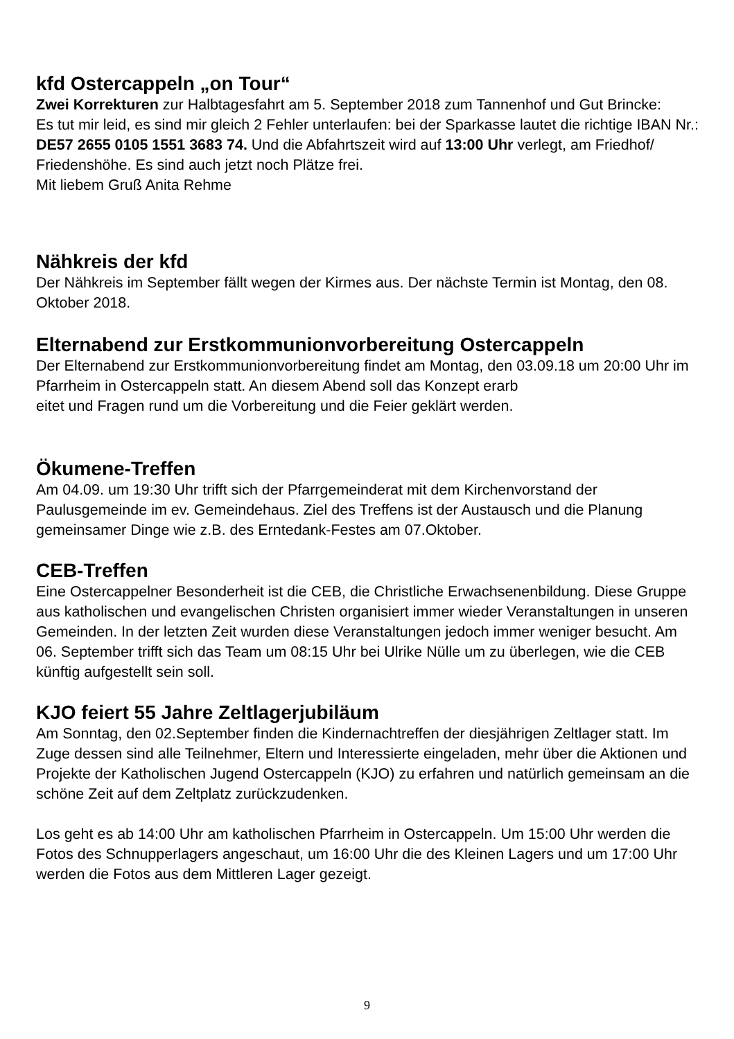kfd Ostercappeln „on Tour“
Zwei Korrekturen zur Halbtagesfahrt am 5. September 2018 zum Tannenhof und Gut Brincke:
Es tut mir leid, es sind mir gleich 2 Fehler unterlaufen: bei der Sparkasse lautet die richtige IBAN Nr.: DE57 2655 0105 1551 3683 74. Und die Abfahrtszeit wird auf 13:00 Uhr verlegt, am Friedhof/ Friedenshöhe. Es sind auch jetzt noch Plätze frei.
Mit liebem Gruß Anita Rehme
Nähkreis der kfd
Der Nähkreis im September fällt wegen der Kirmes aus. Der nächste Termin ist Montag, den 08. Oktober 2018.
Elternabend zur Erstkommunionvorbereitung Ostercappeln
Der Elternabend zur Erstkommunionvorbereitung findet am Montag, den 03.09.18 um 20:00 Uhr im Pfarrheim in Ostercappeln statt. An diesem Abend soll das Konzept erarb
eitet und Fragen rund um die Vorbereitung und die Feier geklärt werden.
Ökumene-Treffen
Am 04.09. um 19:30 Uhr trifft sich der Pfarrgemeinderat mit dem Kirchenvorstand der Paulusgemeinde im ev. Gemeindehaus. Ziel des Treffens ist der Austausch und die Planung gemeinsamer Dinge wie z.B. des Erntedank-Festes am 07.Oktober.
CEB-Treffen
Eine Ostercappelner Besonderheit ist die CEB, die Christliche Erwachsenenbildung. Diese Gruppe aus katholischen und evangelischen Christen organisiert immer wieder Veranstaltungen in unseren Gemeinden. In der letzten Zeit wurden diese Veranstaltungen jedoch immer weniger besucht. Am 06. September trifft sich das Team um 08:15 Uhr bei Ulrike Nülle um zu überlegen, wie die CEB künftig aufgestellt sein soll.
KJO feiert 55 Jahre Zeltlagerjubiläum
Am Sonntag, den 02.September finden die Kindernachtreffen der diesjährigen Zeltlager statt. Im Zuge dessen sind alle Teilnehmer, Eltern und Interessierte eingeladen, mehr über die Aktionen und Projekte der Katholischen Jugend Ostercappeln (KJO) zu erfahren und natürlich gemeinsam an die schöne Zeit auf dem Zeltplatz zurückzudenken.
Los geht es ab 14:00 Uhr am katholischen Pfarrheim in Ostercappeln. Um 15:00 Uhr werden die Fotos des Schnupperlagers angeschaut, um 16:00 Uhr die des Kleinen Lagers und um 17:00 Uhr werden die Fotos aus dem Mittleren Lager gezeigt.
9